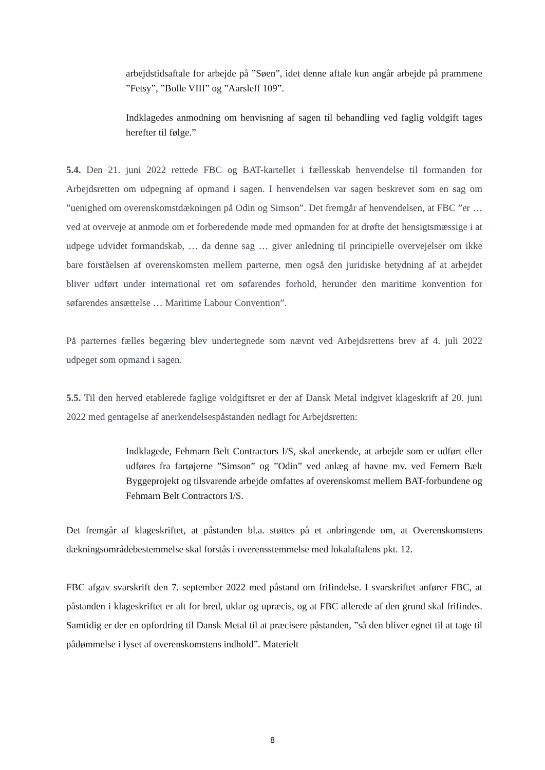arbejdstidsaftale for arbejde på ”Søen”, idet denne aftale kun angår arbejde på prammene ”Fetsy”, ”Bolle VIII” og ”Aarsleff 109”.
Indklagedes anmodning om henvisning af sagen til behandling ved faglig voldgift tages herefter til følge.”
5.4. Den 21. juni 2022 rettede FBC og BAT-kartellet i fællesskab henvendelse til formanden for Arbejdsretten om udpegning af opmand i sagen. I henvendelsen var sagen beskrevet som en sag om ”uenighed om overenskomstdækningen på Odin og Simson”. Det fremgår af henvendelsen, at FBC ”er … ved at overveje at anmode om et forberedende møde med opmanden for at drøfte det hensigtsmæssige i at udpege udvidet formandskab, … da denne sag … giver anledning til principielle overvejelser om ikke bare forståelsen af overenskomsten mellem parterne, men også den juridiske betydning af at arbejdet bliver udført under international ret om søfarendes forhold, herunder den maritime konvention for søfarendes ansættelse … Maritime Labour Convention”.
På parternes fælles begæring blev undertegnede som nævnt ved Arbejdsrettens brev af 4. juli 2022 udpeget som opmand i sagen.
5.5. Til den herved etablerede faglige voldgiftsret er der af Dansk Metal indgivet klageskrift af 20. juni 2022 med gentagelse af anerkendelsespåstanden nedlagt for Arbejdsretten:
Indklagede, Fehmarn Belt Contractors I/S, skal anerkende, at arbejde som er udført eller udføres fra fartøjerne ”Simson” og ”Odin” ved anlæg af havne mv. ved Femern Bælt Byggeprojekt og tilsvarende arbejde omfattes af overenskomst mellem BAT-forbundene og Fehmarn Belt Contractors I/S.
Det fremgår af klageskriftet, at påstanden bl.a. støttes på et anbringende om, at Overenskomstens dækningsområdebestemmelse skal forstås i overensstemmelse med lokalaftalens pkt. 12.
FBC afgav svarskrift den 7. september 2022 med påstand om frifindelse. I svarskriftet anfører FBC, at påstanden i klageskriftet er alt for bred, uklar og upræcis, og at FBC allerede af den grund skal frifindes. Samtidig er der en opfordring til Dansk Metal til at præcisere påstanden, ”så den bliver egnet til at tage til pådømmelse i lyset af overenskomstens indhold”. Materielt
8